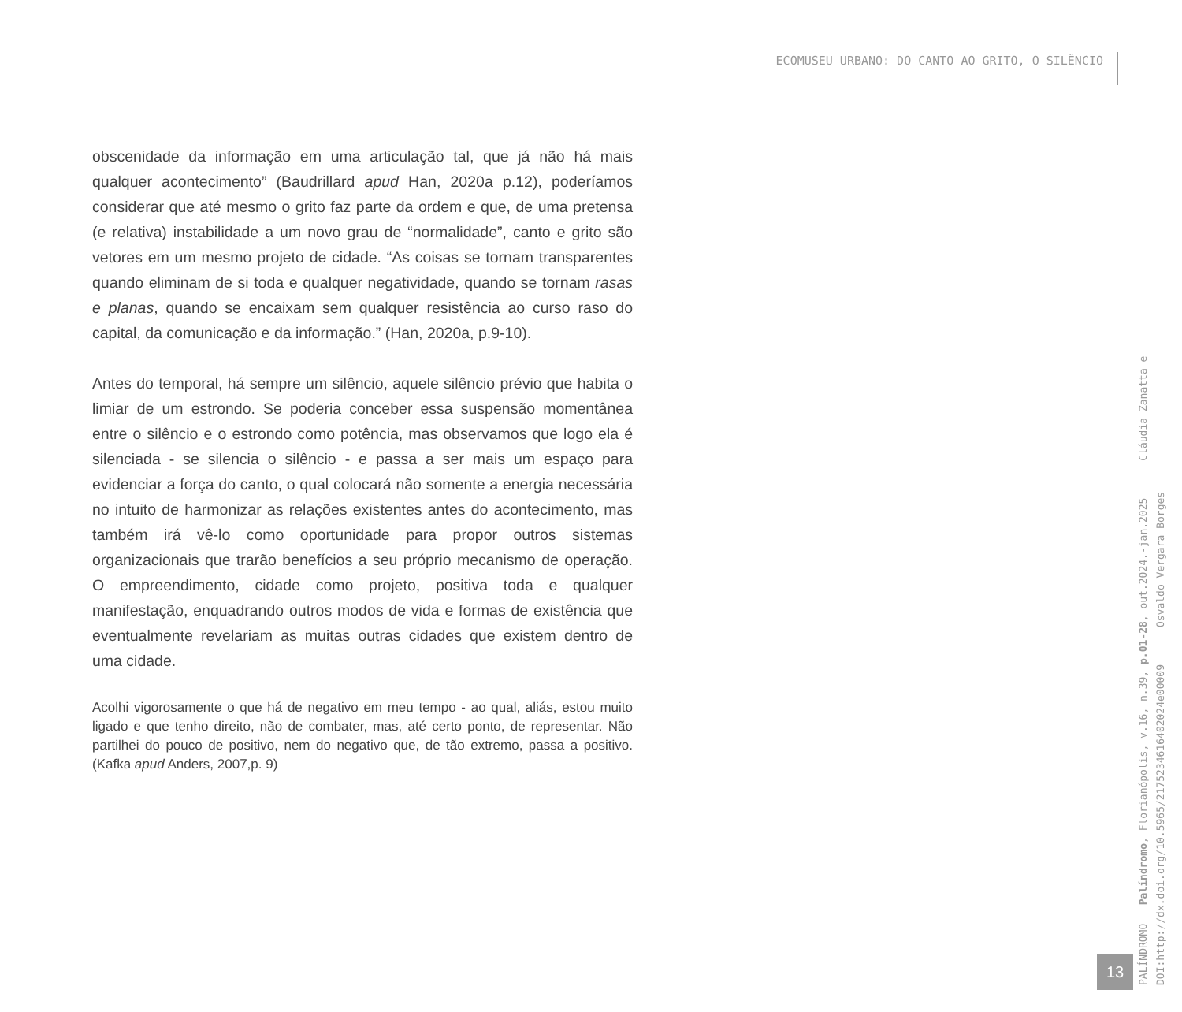ECOMUSEU URBANO: DO CANTO AO GRITO, O SILÊNCIO
obscenidade da informação em uma articulação tal, que já não há mais qualquer acontecimento” (Baudrillard apud Han, 2020a p.12), poderíamos considerar que até mesmo o grito faz parte da ordem e que, de uma pretensa (e relativa) instabilidade a um novo grau de “normalidade”, canto e grito são vetores em um mesmo projeto de cidade. “As coisas se tornam transparentes quando eliminam de si toda e qualquer negatividade, quando se tornam rasas e planas, quando se encaixam sem qualquer resistência ao curso raso do capital, da comunicação e da informação.” (Han, 2020a, p.9-10).
Antes do temporal, há sempre um silêncio, aquele silêncio prévio que habita o limiar de um estrondo. Se poderia conceber essa suspensão momentânea entre o silêncio e o estrondo como potência, mas observamos que logo ela é silenciada - se silencia o silêncio - e passa a ser mais um espaço para evidenciar a força do canto, o qual colocará não somente a energia necessária no intuito de harmonizar as relações existentes antes do acontecimento, mas também irá vê-lo como oportunidade para propor outros sistemas organizacionais que trarão benefícios a seu próprio mecanismo de operação. O empreendimento, cidade como projeto, positiva toda e qualquer manifestação, enquadrando outros modos de vida e formas de existência que eventualmente revelariam as muitas outras cidades que existem dentro de uma cidade.
Acolhi vigorosamente o que há de negativo em meu tempo - ao qual, aliás, estou muito ligado e que tenho direito, não de combater, mas, até certo ponto, de representar. Não partilhei do pouco de positivo, nem do negativo que, de tão extremo, passa a positivo. (Kafka apud Anders, 2007,p. 9)
PALÍNDROMO Palíndromo, Florianópolis, v.16, n.39, p.01-28, out.2024.-jan.2025 Cláudia Zanatta e
DOI:http://dx.doi.org/10.5965/2175234616402024e00009 Osvaldo Vergara Borges
13